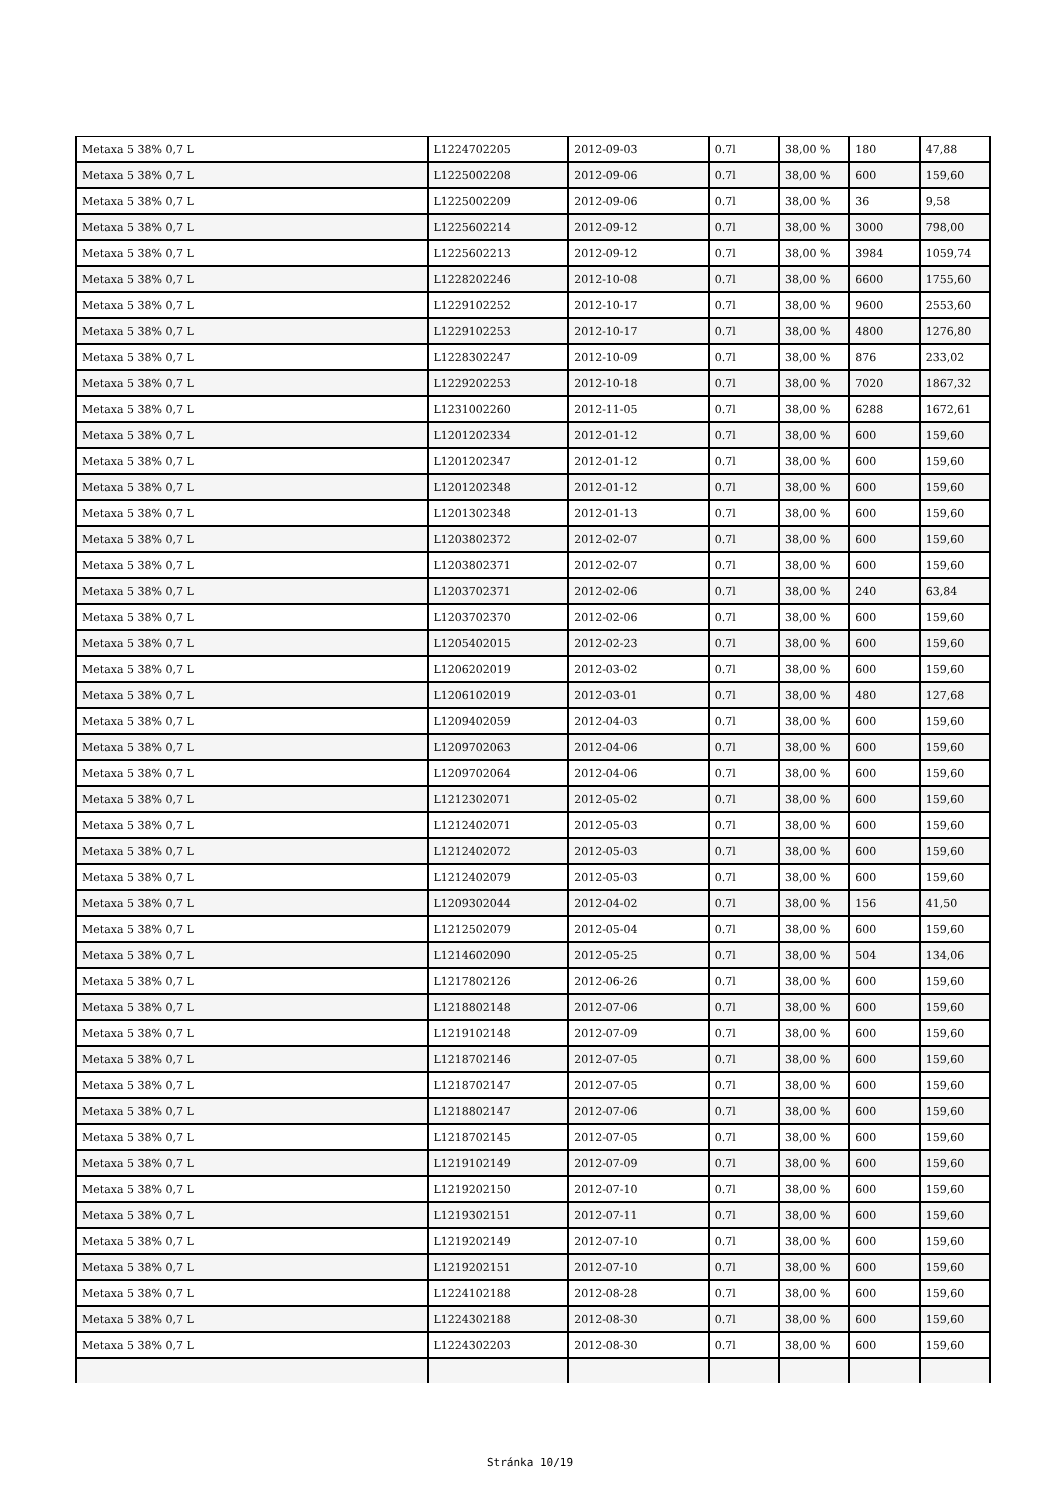| Metaxa 5 38% 0,7 L | L1224702205 | 2012-09-03 | 0.7l | 38,00 % | 180 | 47,88 |
| Metaxa 5 38% 0,7 L | L1225002208 | 2012-09-06 | 0.7l | 38,00 % | 600 | 159,60 |
| Metaxa 5 38% 0,7 L | L1225002209 | 2012-09-06 | 0.7l | 38,00 % | 36 | 9,58 |
| Metaxa 5 38% 0,7 L | L1225602214 | 2012-09-12 | 0.7l | 38,00 % | 3000 | 798,00 |
| Metaxa 5 38% 0,7 L | L1225602213 | 2012-09-12 | 0.7l | 38,00 % | 3984 | 1059,74 |
| Metaxa 5 38% 0,7 L | L1228202246 | 2012-10-08 | 0.7l | 38,00 % | 6600 | 1755,60 |
| Metaxa 5 38% 0,7 L | L1229102252 | 2012-10-17 | 0.7l | 38,00 % | 9600 | 2553,60 |
| Metaxa 5 38% 0,7 L | L1229102253 | 2012-10-17 | 0.7l | 38,00 % | 4800 | 1276,80 |
| Metaxa 5 38% 0,7 L | L1228302247 | 2012-10-09 | 0.7l | 38,00 % | 876 | 233,02 |
| Metaxa 5 38% 0,7 L | L1229202253 | 2012-10-18 | 0.7l | 38,00 % | 7020 | 1867,32 |
| Metaxa 5 38% 0,7 L | L1231002260 | 2012-11-05 | 0.7l | 38,00 % | 6288 | 1672,61 |
| Metaxa 5 38% 0,7 L | L1201202334 | 2012-01-12 | 0.7l | 38,00 % | 600 | 159,60 |
| Metaxa 5 38% 0,7 L | L1201202347 | 2012-01-12 | 0.7l | 38,00 % | 600 | 159,60 |
| Metaxa 5 38% 0,7 L | L1201202348 | 2012-01-12 | 0.7l | 38,00 % | 600 | 159,60 |
| Metaxa 5 38% 0,7 L | L1201302348 | 2012-01-13 | 0.7l | 38,00 % | 600 | 159,60 |
| Metaxa 5 38% 0,7 L | L1203802372 | 2012-02-07 | 0.7l | 38,00 % | 600 | 159,60 |
| Metaxa 5 38% 0,7 L | L1203802371 | 2012-02-07 | 0.7l | 38,00 % | 600 | 159,60 |
| Metaxa 5 38% 0,7 L | L1203702371 | 2012-02-06 | 0.7l | 38,00 % | 240 | 63,84 |
| Metaxa 5 38% 0,7 L | L1203702370 | 2012-02-06 | 0.7l | 38,00 % | 600 | 159,60 |
| Metaxa 5 38% 0,7 L | L1205402015 | 2012-02-23 | 0.7l | 38,00 % | 600 | 159,60 |
| Metaxa 5 38% 0,7 L | L1206202019 | 2012-03-02 | 0.7l | 38,00 % | 600 | 159,60 |
| Metaxa 5 38% 0,7 L | L1206102019 | 2012-03-01 | 0.7l | 38,00 % | 480 | 127,68 |
| Metaxa 5 38% 0,7 L | L1209402059 | 2012-04-03 | 0.7l | 38,00 % | 600 | 159,60 |
| Metaxa 5 38% 0,7 L | L1209702063 | 2012-04-06 | 0.7l | 38,00 % | 600 | 159,60 |
| Metaxa 5 38% 0,7 L | L1209702064 | 2012-04-06 | 0.7l | 38,00 % | 600 | 159,60 |
| Metaxa 5 38% 0,7 L | L1212302071 | 2012-05-02 | 0.7l | 38,00 % | 600 | 159,60 |
| Metaxa 5 38% 0,7 L | L1212402071 | 2012-05-03 | 0.7l | 38,00 % | 600 | 159,60 |
| Metaxa 5 38% 0,7 L | L1212402072 | 2012-05-03 | 0.7l | 38,00 % | 600 | 159,60 |
| Metaxa 5 38% 0,7 L | L1212402079 | 2012-05-03 | 0.7l | 38,00 % | 600 | 159,60 |
| Metaxa 5 38% 0,7 L | L1209302044 | 2012-04-02 | 0.7l | 38,00 % | 156 | 41,50 |
| Metaxa 5 38% 0,7 L | L1212502079 | 2012-05-04 | 0.7l | 38,00 % | 600 | 159,60 |
| Metaxa 5 38% 0,7 L | L1214602090 | 2012-05-25 | 0.7l | 38,00 % | 504 | 134,06 |
| Metaxa 5 38% 0,7 L | L1217802126 | 2012-06-26 | 0.7l | 38,00 % | 600 | 159,60 |
| Metaxa 5 38% 0,7 L | L1218802148 | 2012-07-06 | 0.7l | 38,00 % | 600 | 159,60 |
| Metaxa 5 38% 0,7 L | L1219102148 | 2012-07-09 | 0.7l | 38,00 % | 600 | 159,60 |
| Metaxa 5 38% 0,7 L | L1218702146 | 2012-07-05 | 0.7l | 38,00 % | 600 | 159,60 |
| Metaxa 5 38% 0,7 L | L1218702147 | 2012-07-05 | 0.7l | 38,00 % | 600 | 159,60 |
| Metaxa 5 38% 0,7 L | L1218802147 | 2012-07-06 | 0.7l | 38,00 % | 600 | 159,60 |
| Metaxa 5 38% 0,7 L | L1218702145 | 2012-07-05 | 0.7l | 38,00 % | 600 | 159,60 |
| Metaxa 5 38% 0,7 L | L1219102149 | 2012-07-09 | 0.7l | 38,00 % | 600 | 159,60 |
| Metaxa 5 38% 0,7 L | L1219202150 | 2012-07-10 | 0.7l | 38,00 % | 600 | 159,60 |
| Metaxa 5 38% 0,7 L | L1219302151 | 2012-07-11 | 0.7l | 38,00 % | 600 | 159,60 |
| Metaxa 5 38% 0,7 L | L1219202149 | 2012-07-10 | 0.7l | 38,00 % | 600 | 159,60 |
| Metaxa 5 38% 0,7 L | L1219202151 | 2012-07-10 | 0.7l | 38,00 % | 600 | 159,60 |
| Metaxa 5 38% 0,7 L | L1224102188 | 2012-08-28 | 0.7l | 38,00 % | 600 | 159,60 |
| Metaxa 5 38% 0,7 L | L1224302188 | 2012-08-30 | 0.7l | 38,00 % | 600 | 159,60 |
| Metaxa 5 38% 0,7 L | L1224302203 | 2012-08-30 | 0.7l | 38,00 % | 600 | 159,60 |
Stránka 10/19